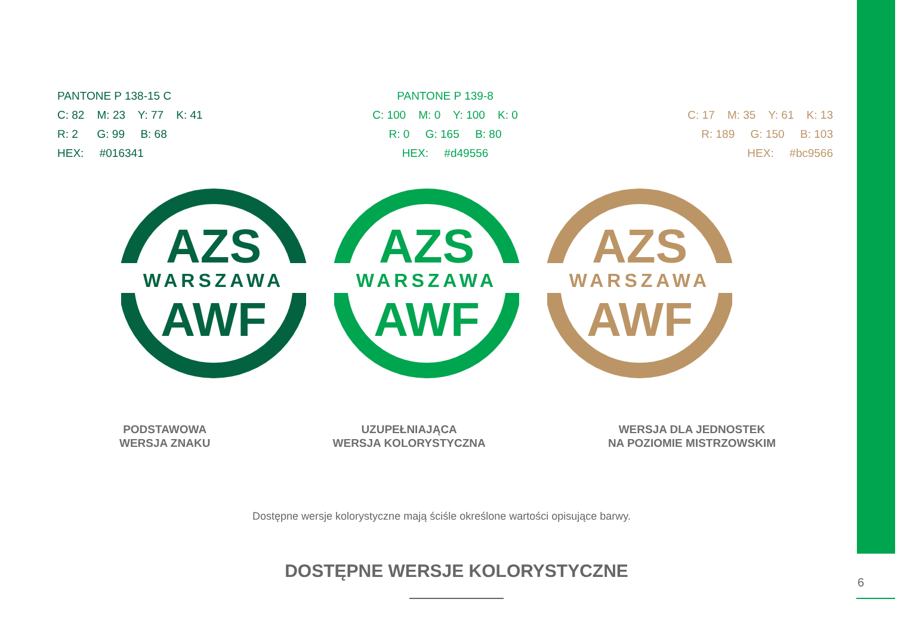PANTONE P 138-15 C
C: 82 M: 23 Y: 77 K: 41
R: 2 G: 99 B: 68
HEX: #016341
PANTONE P 139-8
C: 100 M: 0 Y: 100 K: 0
R: 0 G: 165 B: 80
HEX: #d49556
C: 17 M: 35 Y: 61 K: 13
R: 189 G: 150 B: 103
HEX: #bc9566
AZS
WARSZAWA
AWF
AZS
WARSZAWA
AWF
AZS
WARSZAWA
AWF
PODSTAWOWA
WERSJA ZNAKU
UZUPEŁNIAJĄCA
WERSJA KOLORYSTYCZNA
WERSJA DLA JEDNOSTEK
NA POZIOMIE MISTRZOWSKIM
Dostępne wersje kolorystyczne mają ściśle określone wartości opisujące barwy.
DOSTĘPNE WERSJE KOLORYSTYCZNE
6